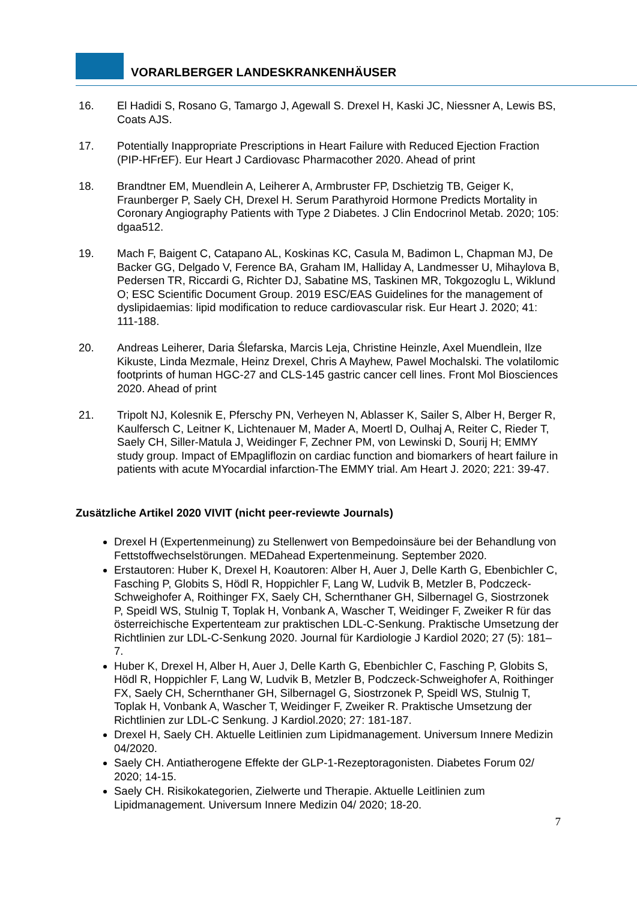VORARLBERGER LANDESKRANKENHÄUSER
16. El Hadidi S, Rosano G, Tamargo J, Agewall S. Drexel H, Kaski JC, Niessner A, Lewis BS, Coats AJS.
17. Potentially Inappropriate Prescriptions in Heart Failure with Reduced Ejection Fraction (PIP-HFrEF). Eur Heart J Cardiovasc Pharmacother 2020. Ahead of print
18. Brandtner EM, Muendlein A, Leiherer A, Armbruster FP, Dschietzig TB, Geiger K, Fraunberger P, Saely CH, Drexel H. Serum Parathyroid Hormone Predicts Mortality in Coronary Angiography Patients with Type 2 Diabetes. J Clin Endocrinol Metab. 2020; 105: dgaa512.
19. Mach F, Baigent C, Catapano AL, Koskinas KC, Casula M, Badimon L, Chapman MJ, De Backer GG, Delgado V, Ference BA, Graham IM, Halliday A, Landmesser U, Mihaylova B, Pedersen TR, Riccardi G, Richter DJ, Sabatine MS, Taskinen MR, Tokgozoglu L, Wiklund O; ESC Scientific Document Group. 2019 ESC/EAS Guidelines for the management of dyslipidaemias: lipid modification to reduce cardiovascular risk. Eur Heart J. 2020; 41: 111-188.
20. Andreas Leiherer, Daria Ślefarska, Marcis Leja, Christine Heinzle, Axel Muendlein, Ilze Kikuste, Linda Mezmale, Heinz Drexel, Chris A Mayhew, Pawel Mochalski. The volatilomic footprints of human HGC-27 and CLS-145 gastric cancer cell lines. Front Mol Biosciences 2020. Ahead of print
21. Tripolt NJ, Kolesnik E, Pferschy PN, Verheyen N, Ablasser K, Sailer S, Alber H, Berger R, Kaulfersch C, Leitner K, Lichtenauer M, Mader A, Moertl D, Oulhaj A, Reiter C, Rieder T, Saely CH, Siller-Matula J, Weidinger F, Zechner PM, von Lewinski D, Sourij H; EMMY study group. Impact of EMpagliflozin on cardiac function and biomarkers of heart failure in patients with acute MYocardial infarction-The EMMY trial. Am Heart J. 2020; 221: 39-47.
Zusätzliche Artikel 2020 VIVIT (nicht peer-reviewte Journals)
Drexel H (Expertenmeinung) zu Stellenwert von Bempedoinsäure bei der Behandlung von Fettstoffwechselstörungen. MEDahead Expertenmeinung. September 2020.
Erstautoren: Huber K, Drexel H, Koautoren: Alber H, Auer J, Delle Karth G, Ebenbichler C, Fasching P, Globits S, Hödl R, Hoppichler F, Lang W, Ludvik B, Metzler B, Podczeck-Schweighofer A, Roithinger FX, Saely CH, Schernthaner GH, Silbernagel G, Siostrzonek P, Speidl WS, Stulnig T, Toplak H, Vonbank A, Wascher T, Weidinger F, Zweiker R für das österreichische Expertenteam zur praktischen LDL-C-Senkung. Praktische Umsetzung der Richtlinien zur LDL-C-Senkung 2020. Journal für Kardiologie J Kardiol 2020; 27 (5): 181–7.
Huber K, Drexel H, Alber H, Auer J, Delle Karth G, Ebenbichler C, Fasching P, Globits S, Hödl R, Hoppichler F, Lang W, Ludvik B, Metzler B, Podczeck-Schweighofer A, Roithinger FX, Saely CH, Schernthaner GH, Silbernagel G, Siostrzonek P, Speidl WS, Stulnig T, Toplak H, Vonbank A, Wascher T, Weidinger F, Zweiker R. Praktische Umsetzung der Richtlinien zur LDL-C Senkung. J Kardiol.2020; 27: 181-187.
Drexel H, Saely CH. Aktuelle Leitlinien zum Lipidmanagement. Universum Innere Medizin 04/2020.
Saely CH. Antiatherogene Effekte der GLP-1-Rezeptoragonisten. Diabetes Forum 02/ 2020; 14-15.
Saely CH. Risikokategorien, Zielwerte und Therapie. Aktuelle Leitlinien zum Lipidmanagement. Universum Innere Medizin 04/ 2020; 18-20.
7